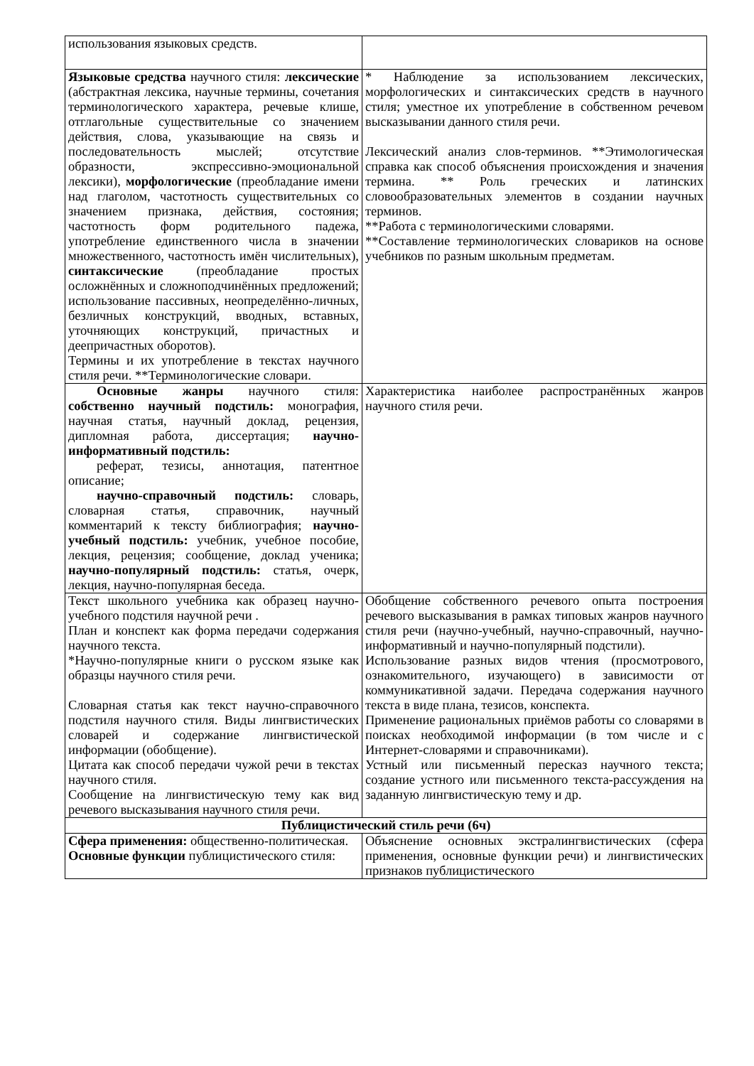| использования языковых средств. | |
| Языковые средства научного стиля: лексические (абстрактная лексика, научные термины, сочетания терминологического характера, речевые клише, отглагольные существительные со значением действия, слова, указывающие на связь и последовательность мыслей; отсутствие образности, экспрессивно-эмоциональной лексики), морфологические (преобладание имени над глаголом, частотность существительных со значением признака, действия, состояния; частотность форм родительного падежа, употребление единственного числа в значении множественного, частотность имён числительных), синтаксические (преобладание простых осложнённых и сложноподчинённых предложений; использование пассивных, неопределённо-личных, безличных конструкций, вводных, вставных, уточняющих конструкций, причастных и деепричастных оборотов). Термины и их употребление в текстах научного стиля речи. **Терминологические словари. | * Наблюдение за использованием лексических, морфологических и синтаксических средств в научного стиля; уместное их употребление в собственном речевом высказывании данного стиля речи. Лексический анализ слов-терминов. **Этимологическая справка как способ объяснения происхождения и значения термина. ** Роль греческих и латинских словообразовательных элементов в создании научных терминов. **Работа с терминологическими словарями. **Составление терминологических словариков на основе учебников по разным школьным предметам. |
| Основные жанры научного стиля: собственно научный подстиль: монография, научная статья, научный доклад, рецензия, дипломная работа, диссертация; научно-информативный подстиль: реферат, тезисы, аннотация, патентное описание; научно-справочный подстиль: словарь, словарная статья, справочник, научный комментарий к тексту библиография; научно-учебный подстиль: учебник, учебное пособие, лекция, рецензия; сообщение, доклад ученика; научно-популярный подстиль: статья, очерк, лекция, научно-популярная беседа. | Характеристика наиболее распространённых жанров научного стиля речи. |
| Текст школьного учебника как образец научно-учебного подстиля научной речи . План и конспект как форма передачи содержания научного текста. *Научно-популярные книги о русском языке как образцы научного стиля речи. Словарная статья как текст научно-справочного подстиля научного стиля. Виды лингвистических словарей и содержание лингвистической информации (обобщение). Цитата как способ передачи чужой речи в текстах научного стиля. Сообщение на лингвистическую тему как вид речевого высказывания научного стиля речи. | Обобщение собственного речевого опыта построения речевого высказывания в рамках типовых жанров научного стиля речи (научно-учебный, научно-справочный, научно-информативный и научно-популярный подстили). Использование разных видов чтения (просмотрового, ознакомительного, изучающего) в зависимости от коммуникативной задачи. Передача содержания научного текста в виде плана, тезисов, конспекта. Применение рациональных приёмов работы со словарями в поисках необходимой информации (в том числе и с Интернет-словарями и справочниками). Устный или письменный пересказ научного текста; создание устного или письменного текста-рассуждения на заданную лингвистическую тему и др. |
| Публицистический стиль речи (6ч) | |
| Сфера применения: общественно-политическая. Основные функции публицистического стиля: | Объяснение основных экстралингвистических (сфера применения, основные функции речи) и лингвистических признаков публицистического |